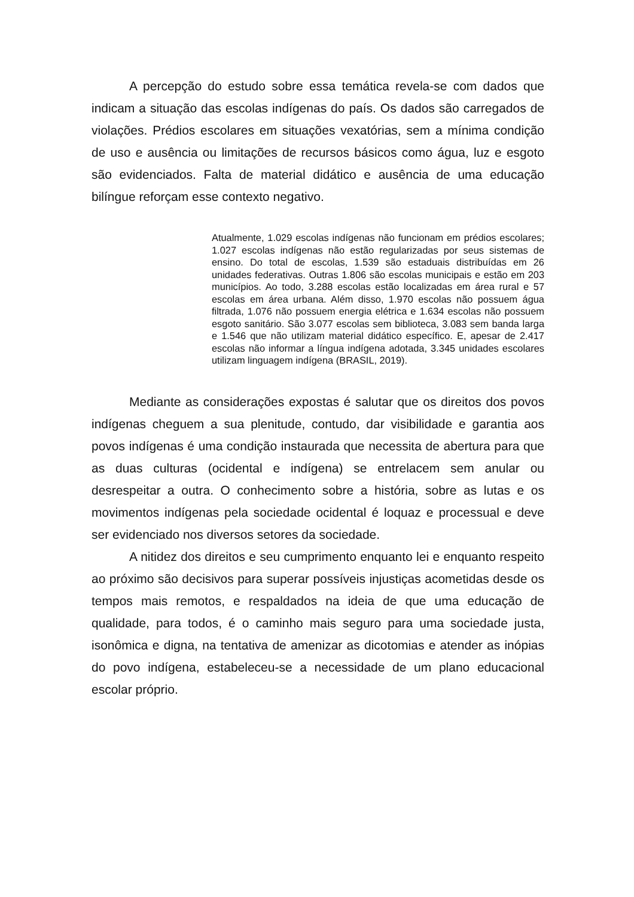A percepção do estudo sobre essa temática revela-se com dados que indicam a situação das escolas indígenas do país. Os dados são carregados de violações. Prédios escolares em situações vexatórias, sem a mínima condição de uso e ausência ou limitações de recursos básicos como água, luz e esgoto são evidenciados. Falta de material didático e ausência de uma educação bilíngue reforçam esse contexto negativo.
Atualmente, 1.029 escolas indígenas não funcionam em prédios escolares; 1.027 escolas indígenas não estão regularizadas por seus sistemas de ensino. Do total de escolas, 1.539 são estaduais distribuídas em 26 unidades federativas. Outras 1.806 são escolas municipais e estão em 203 municípios. Ao todo, 3.288 escolas estão localizadas em área rural e 57 escolas em área urbana. Além disso, 1.970 escolas não possuem água filtrada, 1.076 não possuem energia elétrica e 1.634 escolas não possuem esgoto sanitário. São 3.077 escolas sem biblioteca, 3.083 sem banda larga e 1.546 que não utilizam material didático específico. E, apesar de 2.417 escolas não informar a língua indígena adotada, 3.345 unidades escolares utilizam linguagem indígena (BRASIL, 2019).
Mediante as considerações expostas é salutar que os direitos dos povos indígenas cheguem a sua plenitude, contudo, dar visibilidade e garantia aos povos indígenas é uma condição instaurada que necessita de abertura para que as duas culturas (ocidental e indígena) se entrelacem sem anular ou desrespeitar a outra. O conhecimento sobre a história, sobre as lutas e os movimentos indígenas pela sociedade ocidental é loquaz e processual e deve ser evidenciado nos diversos setores da sociedade.
A nitidez dos direitos e seu cumprimento enquanto lei e enquanto respeito ao próximo são decisivos para superar possíveis injustiças acometidas desde os tempos mais remotos, e respaldados na ideia de que uma educação de qualidade, para todos, é o caminho mais seguro para uma sociedade justa, isonômica e digna, na tentativa de amenizar as dicotomias e atender as inópias do povo indígena, estabeleceu-se a necessidade de um plano educacional escolar próprio.